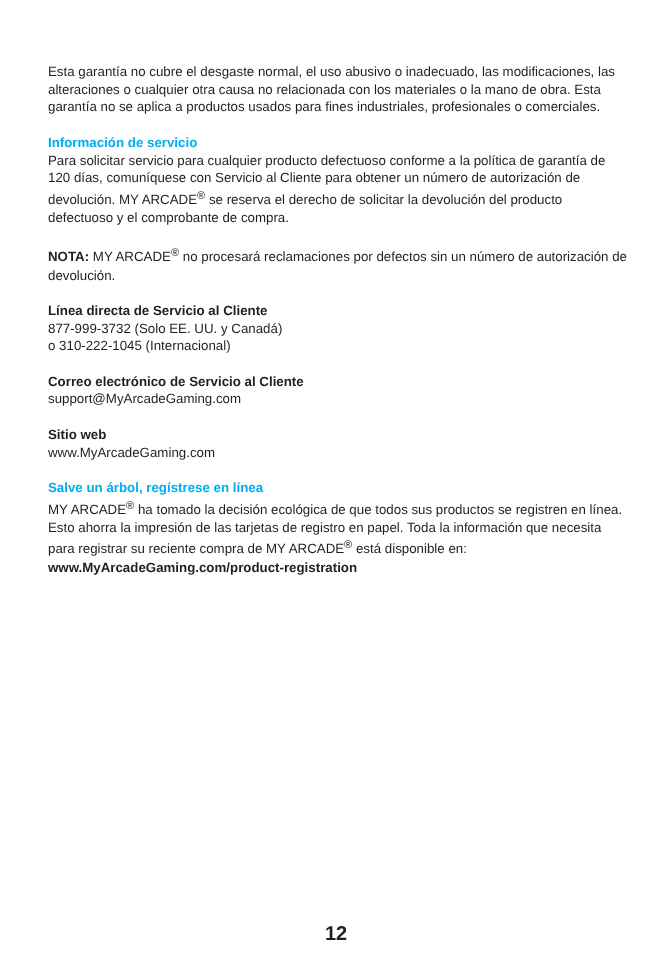Esta garantía no cubre el desgaste normal, el uso abusivo o inadecuado, las modificaciones, las alteraciones o cualquier otra causa no relacionada con los materiales o la mano de obra. Esta garantía no se aplica a productos usados para fines industriales, profesionales o comerciales.
Información de servicio
Para solicitar servicio para cualquier producto defectuoso conforme a la política de garantía de 120 días, comuníquese con Servicio al Cliente para obtener un número de autorización de devolución. MY ARCADE<sup>®</sup> se reserva el derecho de solicitar la devolución del producto defectuoso y el comprobante de compra.
NOTA: MY ARCADE<sup>®</sup> no procesará reclamaciones por defectos sin un número de autorización de devolución.
Línea directa de Servicio al Cliente
877-999-3732 (Solo EE. UU. y Canadá)
o 310-222-1045 (Internacional)
Correo electrónico de Servicio al Cliente
support@MyArcadeGaming.com
Sitio web
www.MyArcadeGaming.com
Salve un árbol, regístrese en línea
MY ARCADE<sup>®</sup> ha tomado la decisión ecológica de que todos sus productos se registren en línea. Esto ahorra la impresión de las tarjetas de registro en papel. Toda la información que necesita para registrar su reciente compra de MY ARCADE<sup>®</sup> está disponible en:
www.MyArcadeGaming.com/product-registration
12